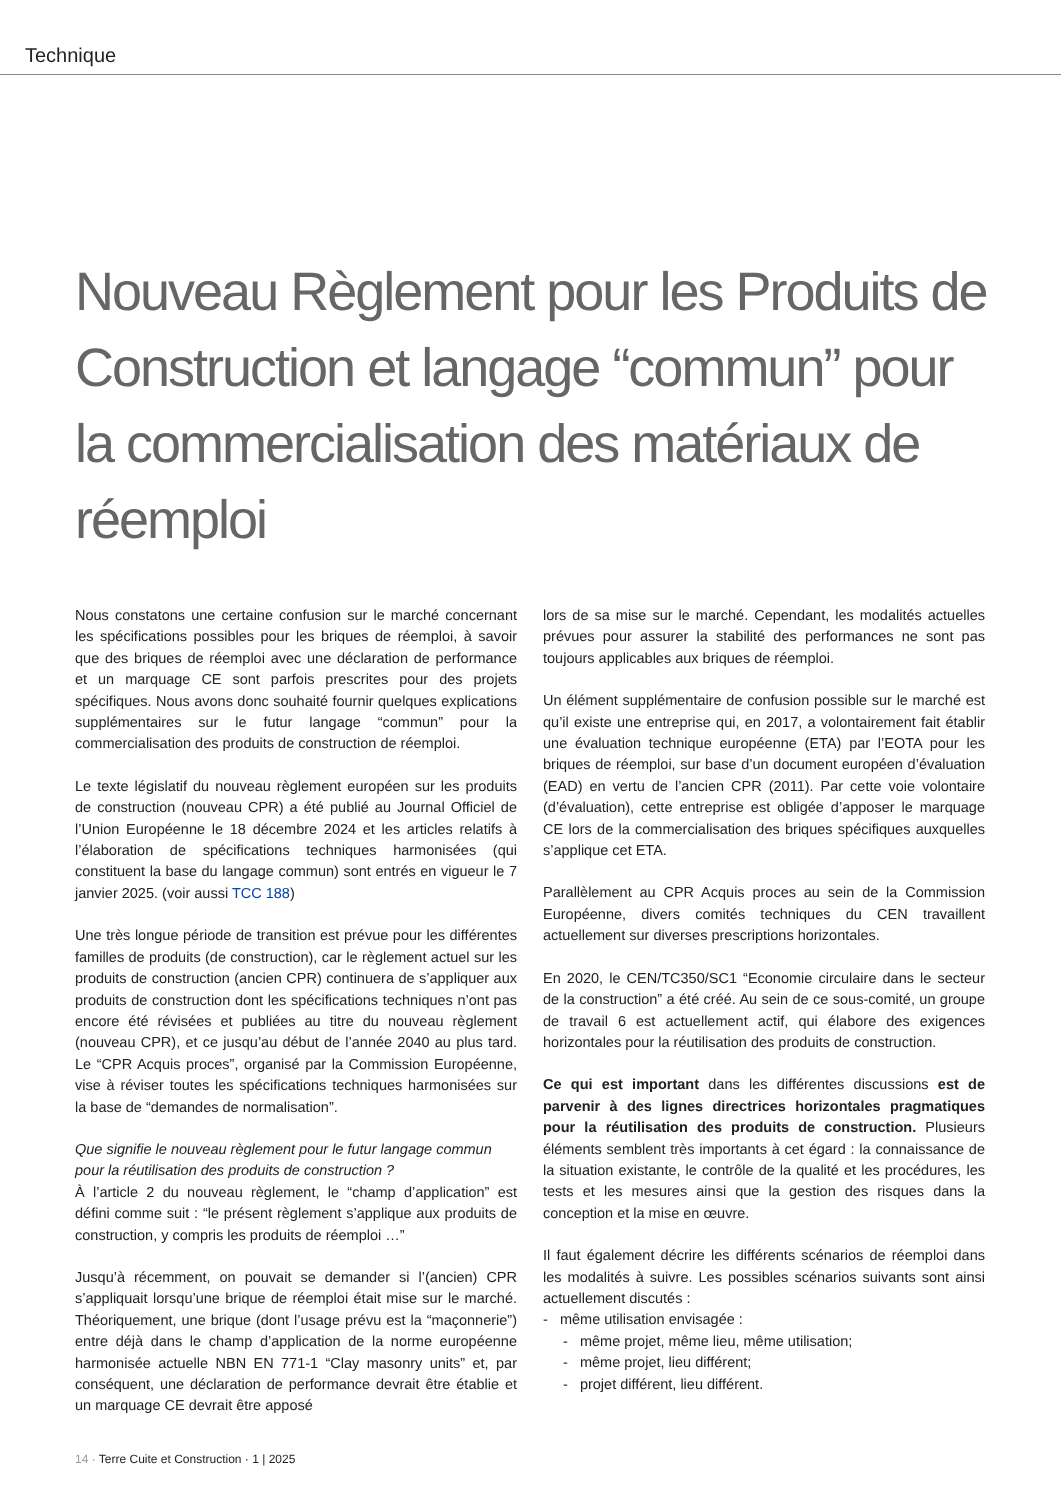Technique
Nouveau Règlement pour les Produits de Construction et langage “commun” pour la commercialisation des matériaux de réemploi
Nous constatons une certaine confusion sur le marché concernant les spécifications possibles pour les briques de réemploi, à savoir que des briques de réemploi avec une déclaration de performance et un marquage CE sont parfois prescrites pour des projets spécifiques. Nous avons donc souhaité fournir quelques explications supplémentaires sur le futur langage “commun” pour la commercialisation des produits de construction de réemploi.
Le texte législatif du nouveau règlement européen sur les produits de construction (nouveau CPR) a été publié au Journal Officiel de l’Union Européenne le 18 décembre 2024 et les articles relatifs à l’élaboration de spécifications techniques harmonisées (qui constituent la base du langage commun) sont entrés en vigueur le 7 janvier 2025. (voir aussi TCC 188)
Une très longue période de transition est prévue pour les différentes familles de produits (de construction), car le règlement actuel sur les produits de construction (ancien CPR) continuera de s’appliquer aux produits de construction dont les spécifications techniques n’ont pas encore été révisées et publiées au titre du nouveau règlement (nouveau CPR), et ce jusqu’au début de l’année 2040 au plus tard. Le “CPR Acquis proces”, organisé par la Commission Européenne, vise à réviser toutes les spécifications techniques harmonisées sur la base de “demandes de normalisation”.
Que signifie le nouveau règlement pour le futur langage commun
pour la réutilisation des produits de construction ?
À l’article 2 du nouveau règlement, le “champ d’application” est défini comme suit : “le présent règlement s’applique aux produits de construction, y compris les produits de réemploi …”
Jusqu’à récemment, on pouvait se demander si l’(ancien) CPR s’appliquait lorsqu’une brique de réemploi était mise sur le marché. Théoriquement, une brique (dont l’usage prévu est la “maçonnerie”) entre déjà dans le champ d’application de la norme européenne harmonisée actuelle NBN EN 771-1 “Clay masonry units” et, par conséquent, une déclaration de performance devrait être établie et un marquage CE devrait être apposé
lors de sa mise sur le marché. Cependant, les modalités actuelles prévues pour assurer la stabilité des performances ne sont pas toujours applicables aux briques de réemploi.
Un élément supplémentaire de confusion possible sur le marché est qu’il existe une entreprise qui, en 2017, a volontairement fait établir une évaluation technique européenne (ETA) par l’EOTA pour les briques de réemploi, sur base d’un document européen d’évaluation (EAD) en vertu de l’ancien CPR (2011). Par cette voie volontaire (d’évaluation), cette entreprise est obligée d’apposer le marquage CE lors de la commercialisation des briques spécifiques auxquelles s’applique cet ETA.
Parallèlement au CPR Acquis proces au sein de la Commission Européenne, divers comités techniques du CEN travaillent actuellement sur diverses prescriptions horizontales.
En 2020, le CEN/TC350/SC1 “Economie circulaire dans le secteur de la construction” a été créé. Au sein de ce sous-comité, un groupe de travail 6 est actuellement actif, qui élabore des exigences horizontales pour la réutilisation des produits de construction.
Ce qui est important dans les différentes discussions est de parvenir à des lignes directrices horizontales pragmatiques pour la réutilisation des produits de construction. Plusieurs éléments semblent très importants à cet égard : la connaissance de la situation existante, le contrôle de la qualité et les procédures, les tests et les mesures ainsi que la gestion des risques dans la conception et la mise en œuvre.
Il faut également décrire les différents scénarios de réemploi dans les modalités à suivre. Les possibles scénarios suivants sont ainsi actuellement discutés :
- même utilisation envisagée :
- même projet, même lieu, même utilisation;
- même projet, lieu différent;
- projet différent, lieu différent.
14 · Terre Cuite et Construction · 1 | 2025